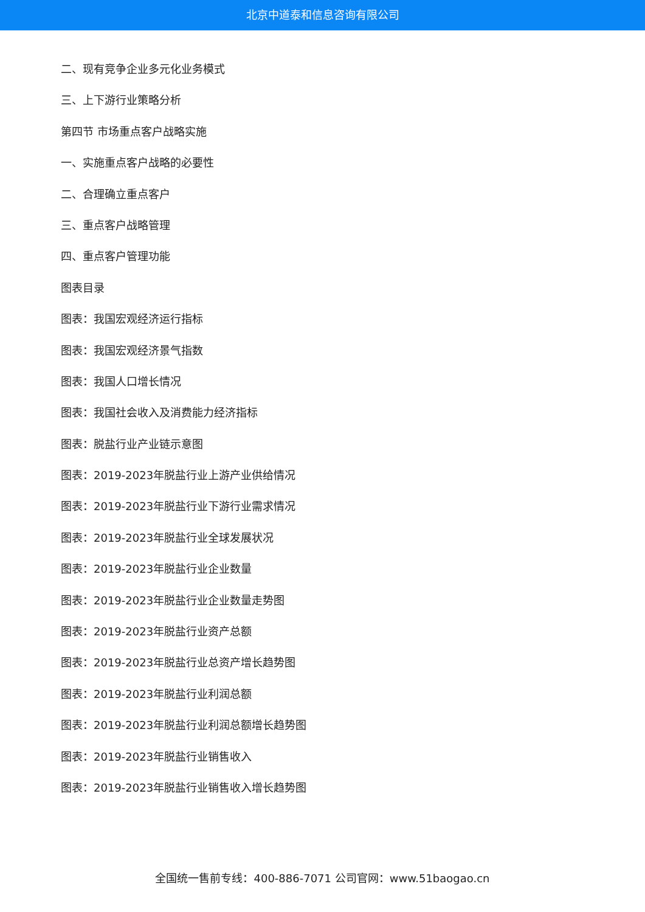北京中道泰和信息咨询有限公司
二、现有竞争企业多元化业务模式
三、上下游行业策略分析
第四节 市场重点客户战略实施
一、实施重点客户战略的必要性
二、合理确立重点客户
三、重点客户战略管理
四、重点客户管理功能
图表目录
图表：我国宏观经济运行指标
图表：我国宏观经济景气指数
图表：我国人口增长情况
图表：我国社会收入及消费能力经济指标
图表：脱盐行业产业链示意图
图表：2019-2023年脱盐行业上游产业供给情况
图表：2019-2023年脱盐行业下游行业需求情况
图表：2019-2023年脱盐行业全球发展状况
图表：2019-2023年脱盐行业企业数量
图表：2019-2023年脱盐行业企业数量走势图
图表：2019-2023年脱盐行业资产总额
图表：2019-2023年脱盐行业总资产增长趋势图
图表：2019-2023年脱盐行业利润总额
图表：2019-2023年脱盐行业利润总额增长趋势图
图表：2019-2023年脱盐行业销售收入
图表：2019-2023年脱盐行业销售收入增长趋势图
全国统一售前专线：400-886-7071 公司官网：www.51baogao.cn